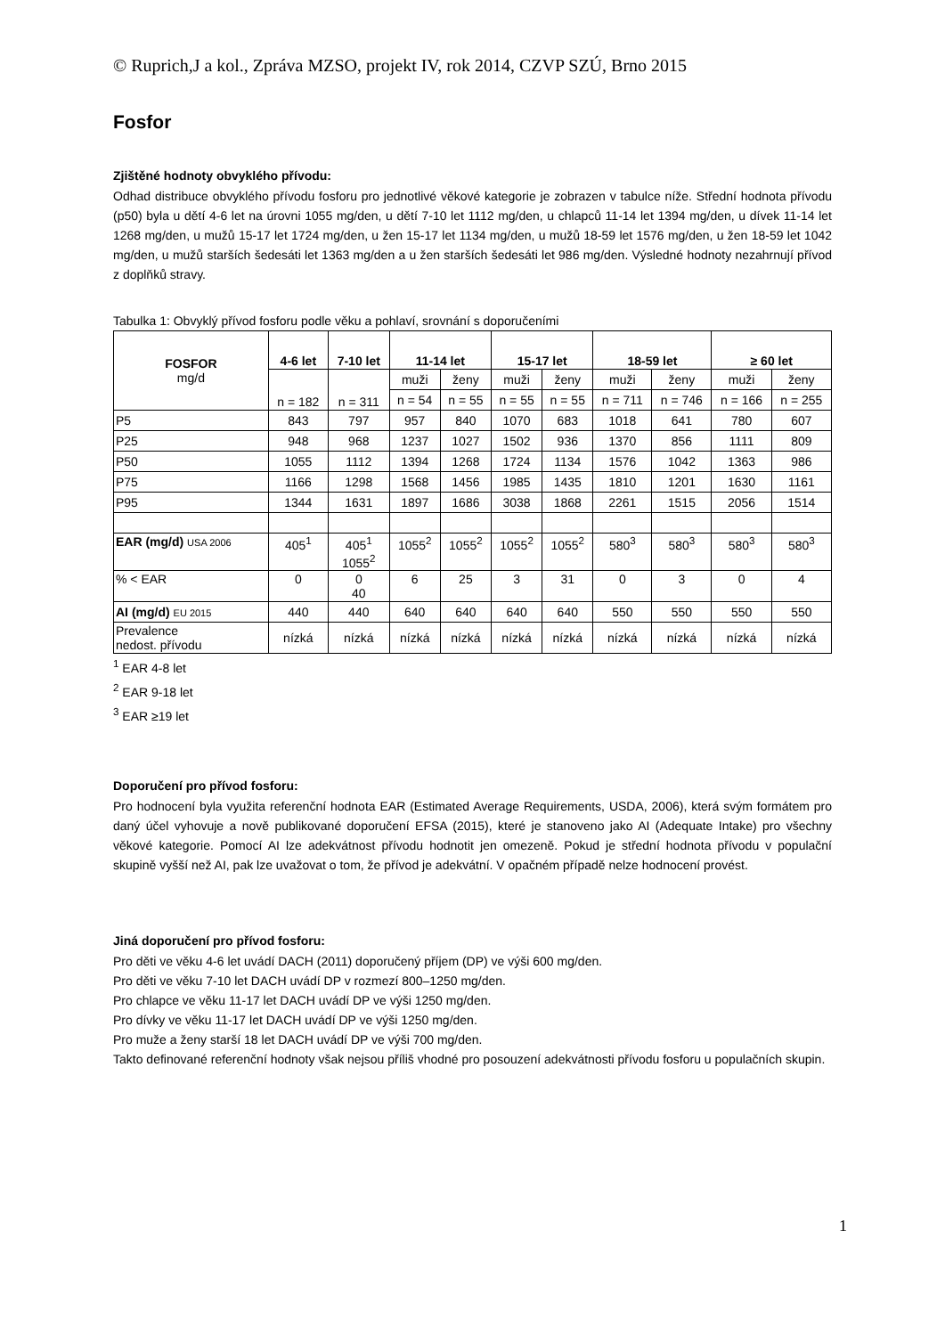© Ruprich,J a kol., Zpráva MZSO, projekt IV, rok 2014, CZVP SZÚ, Brno 2015
Fosfor
Zjištěné hodnoty obvyklého přívodu:
Odhad distribuce obvyklého přívodu fosforu pro jednotlivé věkové kategorie je zobrazen v tabulce níže. Střední hodnota přívodu (p50) byla u dětí 4-6 let na úrovni 1055 mg/den, u dětí 7-10 let 1112 mg/den, u chlapců 11-14 let 1394 mg/den, u dívek 11-14 let 1268 mg/den, u mužů 15-17 let 1724 mg/den, u žen 15-17 let 1134 mg/den, u mužů 18-59 let 1576 mg/den, u žen 18-59 let 1042 mg/den, u mužů starších šedesáti let 1363 mg/den a u žen starších šedesáti let 986 mg/den. Výsledné hodnoty nezahrnují přívod z doplňků stravy.
Tabulka 1: Obvyklý přívod fosforu podle věku a pohlaví, srovnání s doporučeními
| FOSFOR mg/d | 4-6 let | 7-10 let | 11-14 let | | 15-17 let | | 18-59 let | | ≥ 60 let | |
| --- | --- | --- | --- | --- | --- | --- | --- | --- | --- | --- |
| | n = 182 | n = 311 | muži | ženy | muži | ženy | muži | ženy | muži | ženy |
| | | | n = 54 | n = 55 | n = 55 | n = 55 | n = 711 | n = 746 | n = 166 | n = 255 |
| P5 | 843 | 797 | 957 | 840 | 1070 | 683 | 1018 | 641 | 780 | 607 |
| P25 | 948 | 968 | 1237 | 1027 | 1502 | 936 | 1370 | 856 | 1111 | 809 |
| P50 | 1055 | 1112 | 1394 | 1268 | 1724 | 1134 | 1576 | 1042 | 1363 | 986 |
| P75 | 1166 | 1298 | 1568 | 1456 | 1985 | 1435 | 1810 | 1201 | 1630 | 1161 |
| P95 | 1344 | 1631 | 1897 | 1686 | 3038 | 1868 | 2261 | 1515 | 2056 | 1514 |
| EAR (mg/d) USA 2006 | 405<sup>1</sup> | 405<sup>1</sup> 1055<sup>2</sup> | 1055<sup>2</sup> | 1055<sup>2</sup> | 1055<sup>2</sup> | 1055<sup>2</sup> | 580<sup>3</sup> | 580<sup>3</sup> | 580<sup>3</sup> | 580<sup>3</sup> |
| % < EAR | 0 | 0 40 | 6 | 25 | 3 | 31 | 0 | 3 | 0 | 4 |
| AI (mg/d) EU 2015 | 440 | 440 | 640 | 640 | 640 | 640 | 550 | 550 | 550 | 550 |
| Prevalence nedost. přívodu | nízká | nízká | nízká | nízká | nízká | nízká | nízká | nízká | nízká | nízká |
<sup>1</sup> EAR 4-8 let
<sup>2</sup> EAR 9-18 let
<sup>3</sup> EAR ≥19 let
Doporučení pro přívod fosforu:
Pro hodnocení byla využita referenční hodnota EAR (Estimated Average Requirements, USDA, 2006), která svým formátem pro daný účel vyhovuje a nově publikované doporučení EFSA (2015), které je stanoveno jako AI (Adequate Intake) pro všechny věkové kategorie. Pomocí AI lze adekvátnost přívodu hodnotit jen omezeně. Pokud je střední hodnota přívodu v populační skupině vyšší než AI, pak lze uvažovat o tom, že přívod je adekvátní. V opačném případě nelze hodnocení provést.
Jiná doporučení pro přívod fosforu:
Pro děti ve věku 4-6 let uvádí DACH (2011) doporučený příjem (DP) ve výši 600 mg/den.
Pro děti ve věku 7-10 let DACH uvádí DP v rozmezí 800–1250 mg/den.
Pro chlapce ve věku 11-17 let DACH uvádí DP ve výši 1250 mg/den.
Pro dívky ve věku 11-17 let DACH uvádí DP ve výši 1250 mg/den.
Pro muže a ženy starší 18 let DACH uvádí DP ve výši 700 mg/den.
Takto definované referenční hodnoty však nejsou příliš vhodné pro posouzení adekvátnosti přívodu fosforu u populačních skupin.
1